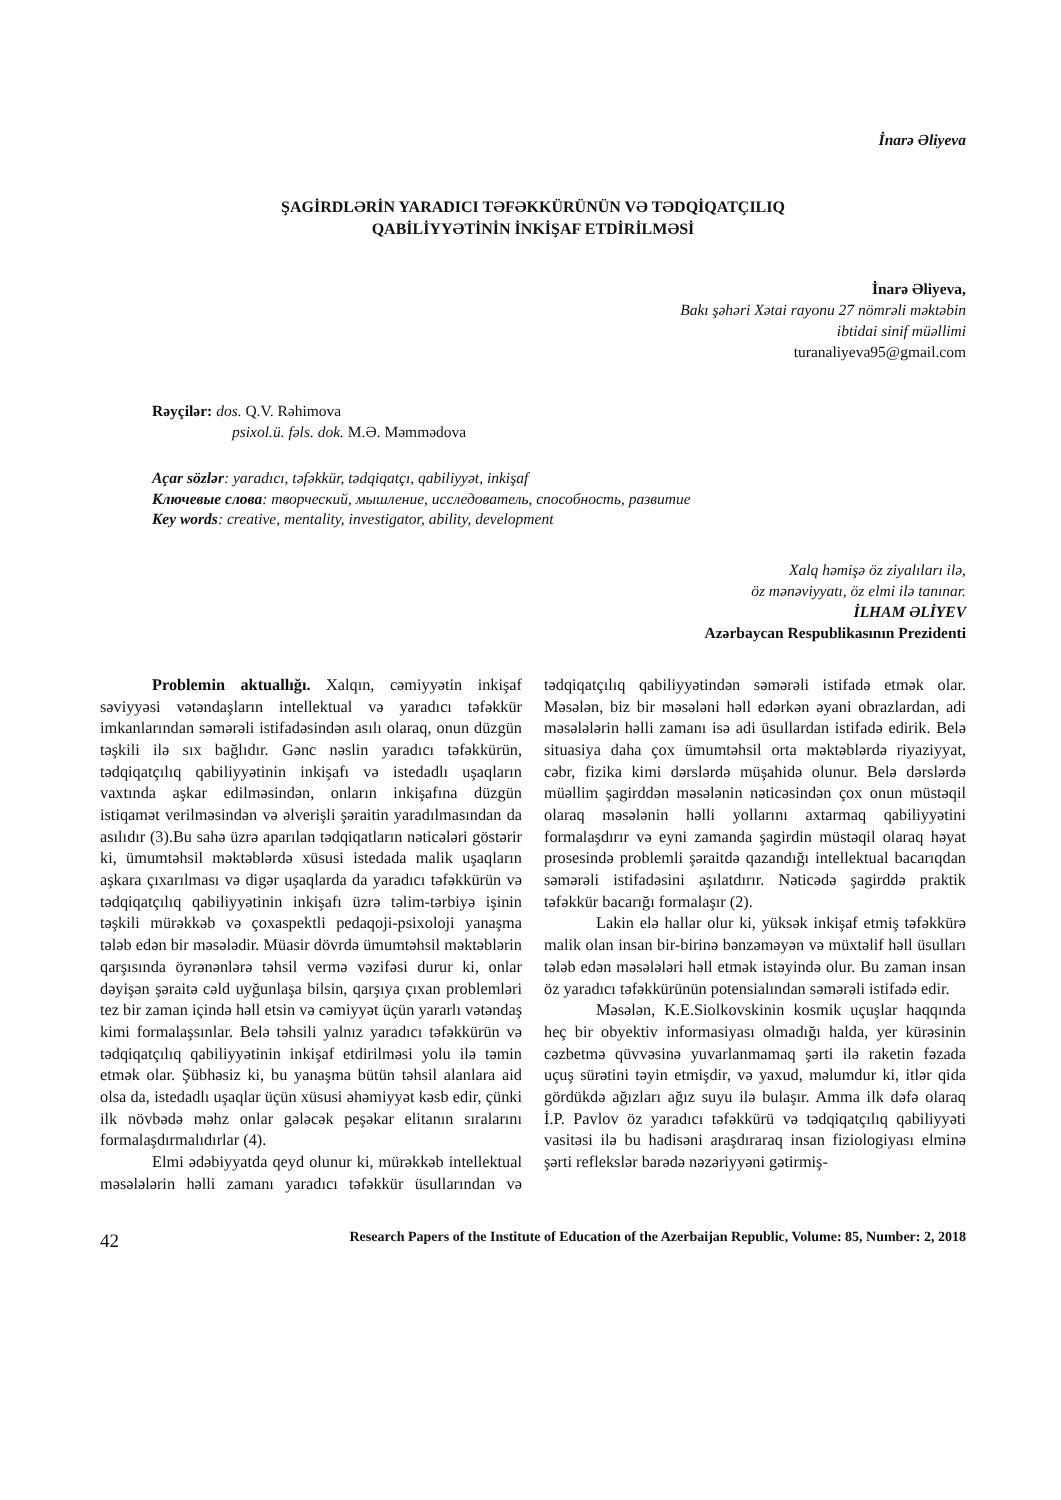İnarə Əliyeva
ŞAGİRDLƏRİN YARADICI TƏFƏKKÜRÜNÜN VƏ TƏDQİQATÇILIQ
QABİLİYYƏTİNİN İNKİŞAF ETDİRİLMƏSİ
İnarə Əliyeva,
Bakı şəhəri Xətai rayonu 27 nömrəli məktəbin
ibtidai sinif müəllimi
turanaliyeva95@gmail.com
Rəyçilər: dos. Q.V. Rəhimova
psixol.ü. fəls. dok. M.Ə. Məmmədova
Açar sözlər: yaradıcı, təfəkkür, tədqiqatçı, qabiliyyət, inkişaf
Ключевые слова: творческий, мышление, исследователь, способность, развитие
Key words: creative, mentality, investigator, ability, development
Xalq həmişə öz ziyalıları ilə,
öz mənəviyyatı, öz elmi ilə tanınar.
İLHAM ƏLİYEV
Azərbaycan Respublikasının Prezidenti
Problemin aktuallığı. Xalqın, cəmiyyətin inkişaf səviyyəsi vətəndaşların intellektual və yaradıcı təfəkkür imkanlarından səmərəli istifadəsindən asılı olaraq, onun düzgün təşkili ilə sıx bağlıdır. Gənc nəslin yaradıcı təfəkkürün, tədqiqatçılıq qabiliyyətinin inkişafı və istedadlı uşaqların vaxtında aşkar edilməsindən, onların inkişafına düzgün istiqamət verilməsindən və əlverişli şəraitin yaradılmasından da asılıdır (3).Bu sahə üzrə aparılan tədqiqatların nəticələri göstərir ki, ümumtəhsil məktəblərdə xüsusi istedada malik uşaqların aşkara çıxarılması və digər uşaqlarda da yaradıcı təfəkkürün və tədqiqatçılıq qabiliyyətinin inkişafı üzrə təlim-tərbiyə işinin təşkili mürəkkəb və çoxaspektli pedaqoji-psixoloji yanaşma tələb edən bir məsələdir. Müasir dövrdə ümumtəhsil məktəblərin qarşısında öyrənənlərə təhsil vermə vəzifəsi durur ki, onlar dəyişən şəraitə cəld uyğunlaşa bilsin, qarşıya çıxan problemləri tez bir zaman içində həll etsin və cəmiyyət üçün yararlı vətəndaş kimi formalaşsınlar. Belə təhsili yalnız yaradıcı təfəkkürün və tədqiqatçılıq qabiliyyətinin inkişaf etdirilməsi yolu ilə təmin etmək olar. Şübhəsiz ki, bu yanaşma bütün təhsil alanlara aid olsa da, istedadlı uşaqlar üçün xüsusi əhəmiyyət kəsb edir, çünki ilk növbədə məhz onlar gələcək peşəkar elitanın sıralarını formalaşdırmalıdırlar (4).
Elmi ədəbiyyatda qeyd olunur ki, mürəkkəb intellektual məsələlərin həlli zamanı yaradıcı təfəkkür üsullarından və tədqiqatçılıq qabiliyyətindən səmərəli istifadə etmək olar. Məsələn, biz bir məsələni həll edərkən əyani obrazlardan, adi məsələlərin həlli zamanı isə adi üsullardan istifadə edirik. Belə situasiya daha çox ümumtəhsil orta məktəblərdə riyaziyyat, cəbr, fizika kimi dərslərdə müşahidə olunur. Belə dərslərdə müəllim şagirddən məsələnin nəticəsindən çox onun müstəqil olaraq məsələnin həlli yollarını axtarmaq qabiliyyətini formalaşdırır və eyni zamanda şagirdin müstəqil olaraq həyat prosesində problemli şəraitdə qazandığı intellektual bacarıqdan səmərəli istifadəsini aşılatdırır. Nəticədə şagirddə praktik təfəkkür bacarığı formalaşır (2).
Lakin elə hallar olur ki, yüksək inkişaf etmiş təfəkkürə malik olan insan bir-birinə bənzəməyən və müxtəlif həll üsulları tələb edən məsələləri həll etmək istəyində olur. Bu zaman insan öz yaradıcı təfəkkürünün potensialından səmərəli istifadə edir.
Məsələn, K.E.Siolkovskinin kosmik uçuşlar haqqında heç bir obyektiv informasiyası olmadığı halda, yer kürəsinin cəzbetmə qüvvəsinə yuvarlanmamaq şərti ilə raketin fəzada uçuş sürətini təyin etmişdir, və yaxud, məlumdur ki, itlər qida gördükdə ağızları ağız suyu ilə bulaşır. Amma ilk dəfə olaraq İ.P. Pavlov öz yaradıcı təfəkkürü və tədqiqatçılıq qabiliyyəti vasitəsi ilə bu hadisəni araşdıraraq insan fiziologiyası elminə şərti reflekslər barədə nəzəriyyəni gətirmiş-
42 Research Papers of the Institute of Education of the Azerbaijan Republic, Volume: 85, Number: 2, 2018